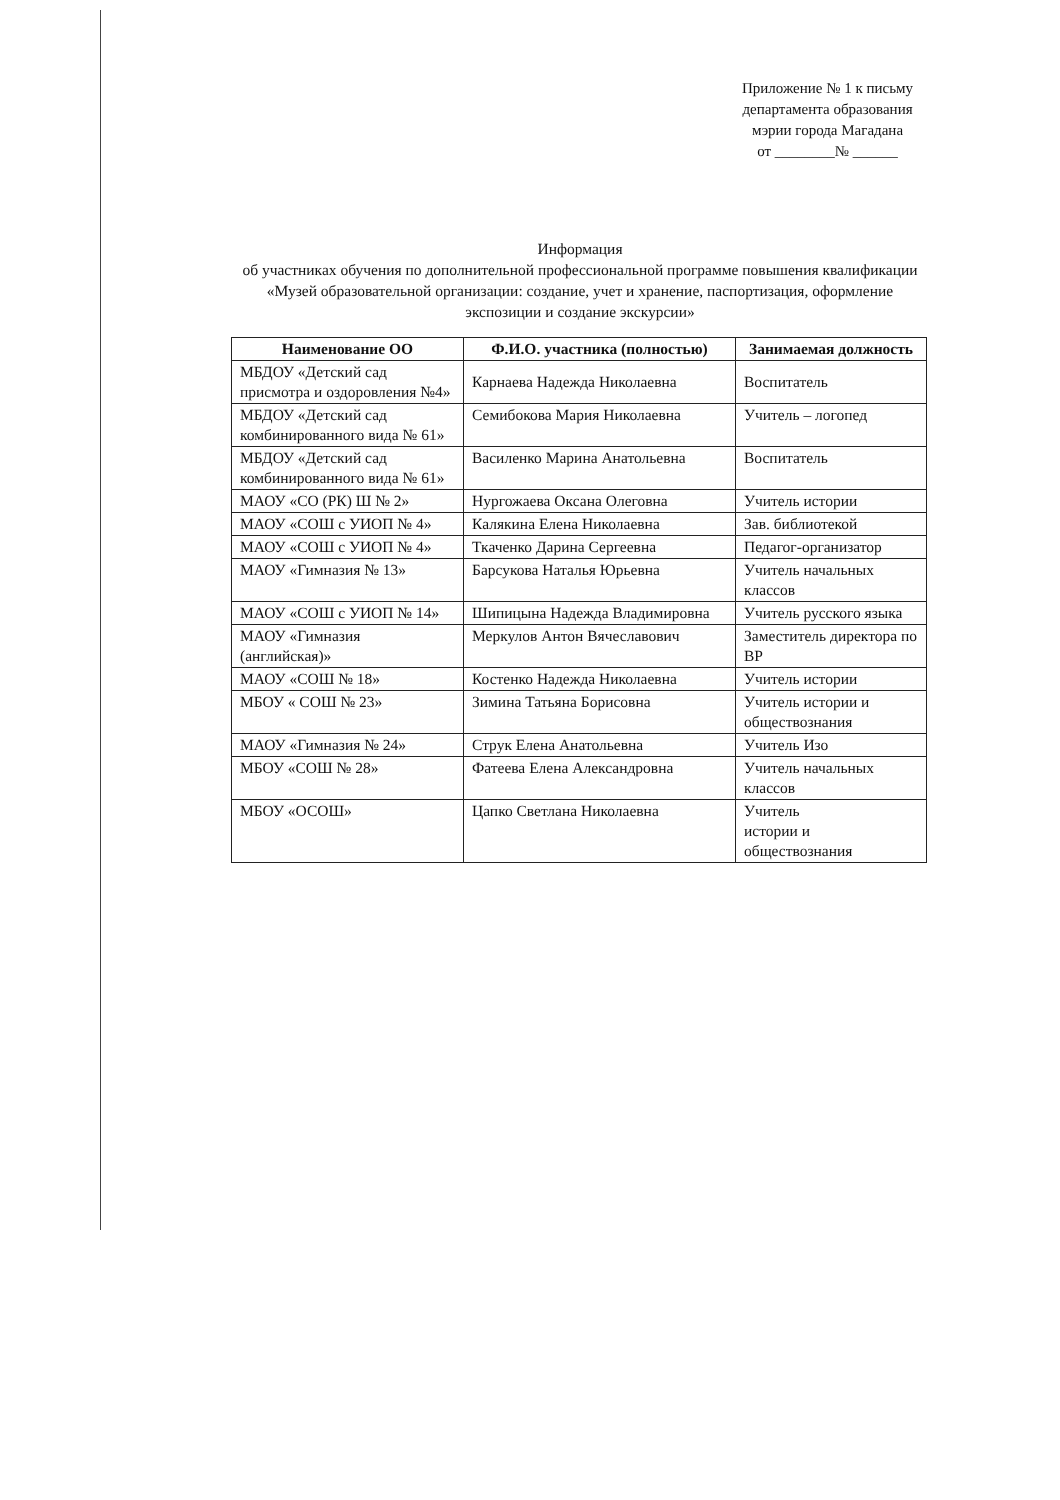Приложение № 1 к письму
департамента образования
мэрии города Магадана
от ________№ ______
Информация
об участниках обучения по дополнительной профессиональной программе повышения квалификации «Музей образовательной организации: создание, учет и хранение, паспортизация, оформление экспозиции и создание экскурсии»
| Наименование ОО | Ф.И.О. участника (полностью) | Занимаемая должность |
| --- | --- | --- |
| МБДОУ «Детский сад присмотра и оздоровления №4» | Карнаева Надежда Николаевна | Воспитатель |
| МБДОУ «Детский сад комбинированного вида № 61» | Семибокова Мария Николаевна | Учитель – логопед |
| МБДОУ «Детский сад комбинированного вида № 61» | Василенко Марина Анатольевна | Воспитатель |
| МАОУ «СО (РК) Ш № 2» | Нургожаева Оксана Олеговна | Учитель истории |
| МАОУ «СОШ с УИОП № 4» | Калякина Елена Николаевна | Зав. библиотекой |
| МАОУ «СОШ с УИОП № 4» | Ткаченко Дарина Сергеевна | Педагог-организатор |
| МАОУ «Гимназия № 13» | Барсукова Наталья Юрьевна | Учитель начальных классов |
| МАОУ «СОШ с УИОП № 14» | Шипицына Надежда Владимировна | Учитель русского языка |
| МАОУ «Гимназия (английская)» | Меркулов Антон Вячеславович | Заместитель директора по ВР |
| МАОУ «СОШ № 18» | Костенко Надежда Николаевна | Учитель истории |
| МБОУ « СОШ № 23» | Зимина Татьяна Борисовна | Учитель истории и обществознания |
| МАОУ «Гимназия № 24» | Струк Елена Анатольевна | Учитель Изо |
| МБОУ «СОШ № 28» | Фатеева Елена Александровна | Учитель начальных классов |
| МБОУ «ОСОШ» | Цапко Светлана Николаевна | Учитель истории и обществознания |